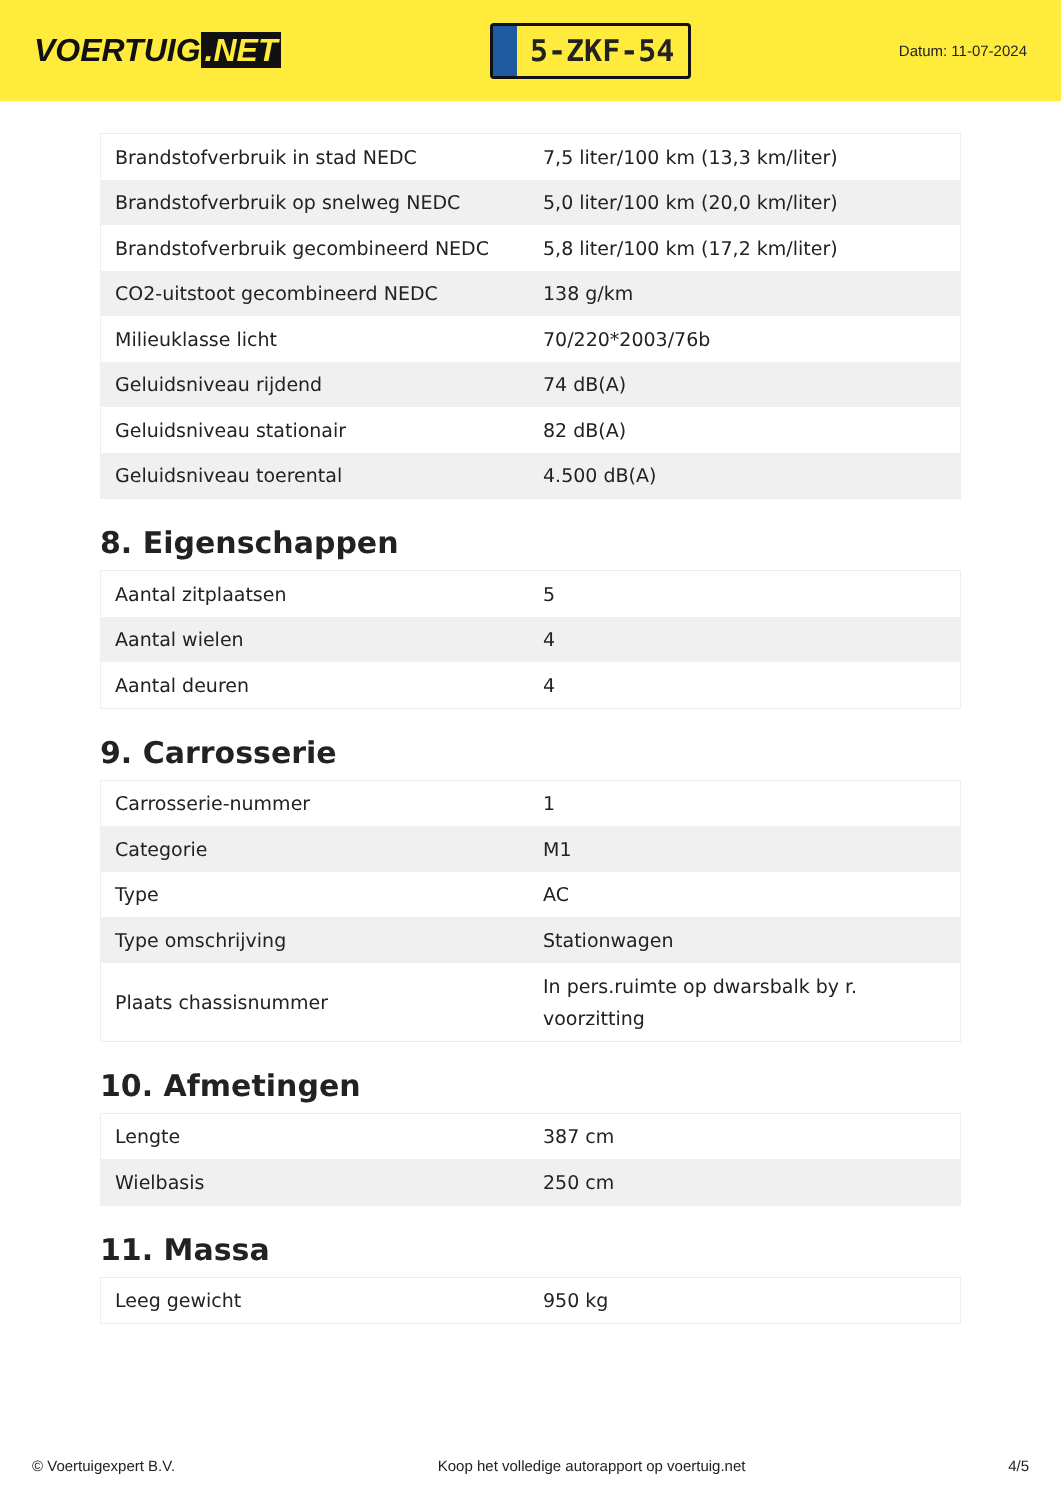VOERTUIG.NET
5-ZKF-54
Datum: 11-07-2024
| Brandstofverbruik in stad NEDC | 7,5 liter/100 km (13,3 km/liter) |
| Brandstofverbruik op snelweg NEDC | 5,0 liter/100 km (20,0 km/liter) |
| Brandstofverbruik gecombineerd NEDC | 5,8 liter/100 km (17,2 km/liter) |
| CO2-uitstoot gecombineerd NEDC | 138 g/km |
| Milieuklasse licht | 70/220*2003/76b |
| Geluidsniveau rijdend | 74 dB(A) |
| Geluidsniveau stationair | 82 dB(A) |
| Geluidsniveau toerental | 4.500 dB(A) |
8. Eigenschappen
| Aantal zitplaatsen | 5 |
| Aantal wielen | 4 |
| Aantal deuren | 4 |
9. Carrosserie
| Carrosserie-nummer | 1 |
| Categorie | M1 |
| Type | AC |
| Type omschrijving | Stationwagen |
| Plaats chassisnummer | In pers.ruimte op dwarsbalk by r. voorzitting |
10. Afmetingen
| Lengte | 387 cm |
| Wielbasis | 250 cm |
11. Massa
| Leeg gewicht | 950 kg |
© Voertuigexpert B.V. Koop het volledige autorapport op voertuig.net 4/5